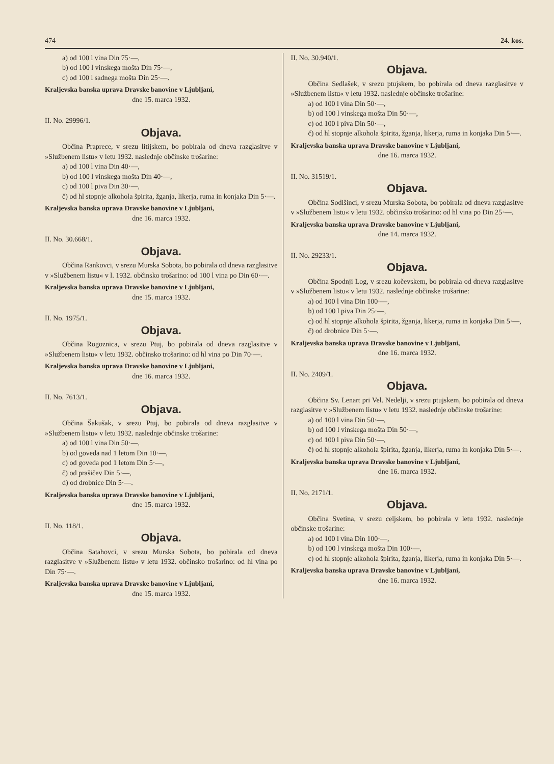474 24. kos.
a) od 100 l vina Din 75·—,
b) od 100 l vinskega mošta Din 75·—,
c) od 100 l sadnega mošta Din 25·—.
Kraljevska banska uprava Dravske banovine v Ljubljani,
dne 15. marca 1932.
II. No. 29996/1.
Objava.
Občina Praprece, v srezu litijskem, bo pobirala od dneva razglasitve v »Službenem listu« v letu 1932. naslednje občinske trošarine:
a) od 100 l vina Din 40·—,
b) od 100 l vinskega mošta Din 40·—,
c) od 100 l piva Din 30·—,
č) od hl stopnje alkohola špirita, žganja, likerja, ruma in konjaka Din 5·—.
Kraljevska banska uprava Dravske banovine v Ljubljani,
dne 16. marca 1932.
II. No. 30.668/1.
Objava.
Občina Rankovci, v srezu Murska Sobota, bo pobirala od dneva razglasitve v »Službenem listu« v l. 1932. občinsko trošarino: od 100 l vina po Din 60·—.
Kraljevska banska uprava Dravske banovine v Ljubljani,
dne 15. marca 1932.
II. No. 1975/1.
Objava.
Občina Rogoznica, v srezu Ptuj, bo pobirala od dneva razglasitve v »Službenem listu« v letu 1932. občinsko trošarino: od hl vina po Din 70·—.
Kraljevska banska uprava Dravske banovine v Ljubljani,
dne 16. marca 1932.
II. No. 7613/1.
Objava.
Občina Šakušak, v srezu Ptuj, bo pobirala od dneva razglasitve v »Službenem listu« v letu 1932. naslednje občinske trošarine:
a) od 100 l vina Din 50·—,
b) od goveda nad 1 letom Din 10·—,
c) od goveda pod 1 letom Din 5·—,
č) od prašičev Din 5·—,
d) od drobnice Din 5·—.
Kraljevska banska uprava Dravske banovine v Ljubljani,
dne 15. marca 1932.
II. No. 118/1.
Objava.
Občina Satahovci, v srezu Murska Sobota, bo pobirala od dneva razglasitve v »Službenem listu« v letu 1932. občinsko trošarino: od hl vina po Din 75·—.
Kraljevska banska uprava Dravske banovine v Ljubljani,
dne 15. marca 1932.
II. No. 30.940/1.
Objava.
Občina Sedlašek, v srezu ptujskem, bo pobirala od dneva razglasitve v »Službenem listu« v letu 1932. naslednje občinske trošarine:
a) od 100 l vina Din 50·—,
b) od 100 l vinskega mošta Din 50·—,
c) od 100 l piva Din 50·—,
č) od hl stopnje alkohola špirita, žganja, likerja, ruma in konjaka Din 5·—.
Kraljevska banska uprava Dravske banovine v Ljubljani,
dne 16. marca 1932.
II. No. 31519/1.
Objava.
Občina Sodišinci, v srezu Murska Sobota, bo pobirala od dneva razglasitve v »Službenem listu« v letu 1932. občinsko trošarino: od hl vina po Din 25·—.
Kraljevska banska uprava Dravske banovine v Ljubljani,
dne 14. marca 1932.
II. No. 29233/1.
Objava.
Občina Spodnji Log, v srezu kočevskem, bo pobirala od dneva razglasitve v »Službenem listu« v letu 1932. naslednje občinske trošarine:
a) od 100 l vina Din 100·—,
b) od 100 l piva Din 25·—,
c) od hl stopnje alkohola špirita, žganja, likerja, ruma in konjaka Din 5·—,
č) od drobnice Din 5·—.
Kraljevska banska uprava Dravske banovine v Ljubljani,
dne 16. marca 1932.
II. No. 2409/1.
Objava.
Občina Sv. Lenart pri Vel. Nedelji, v srezu ptujskem, bo pobirala od dneva razglasitve v »Službenem listu« v letu 1932. naslednje občinske trošarine:
a) od 100 l vina Din 50·—,
b) od 100 l vinskega mošta Din 50·—,
c) od 100 l piva Din 50·—,
č) od hl stopnje alkohola špirita, žganja, likerja, ruma in konjaka Din 5·—.
Kraljevska banska uprava Dravske banovine v Ljubljani,
dne 16. marca 1932.
II. No. 2171/1.
Objava.
Občina Svetina, v srezu celjskem, bo pobirala v letu 1932. naslednje občinske trošarine:
a) od 100 l vina Din 100·—,
b) od 100 l vinskega mošta Din 100·—,
c) od hl stopnje alkohola špirita, žganja, likerja, ruma in konjaka Din 5·—.
Kraljevska banska uprava Dravske banovine v Ljubljani,
dne 16. marca 1932.